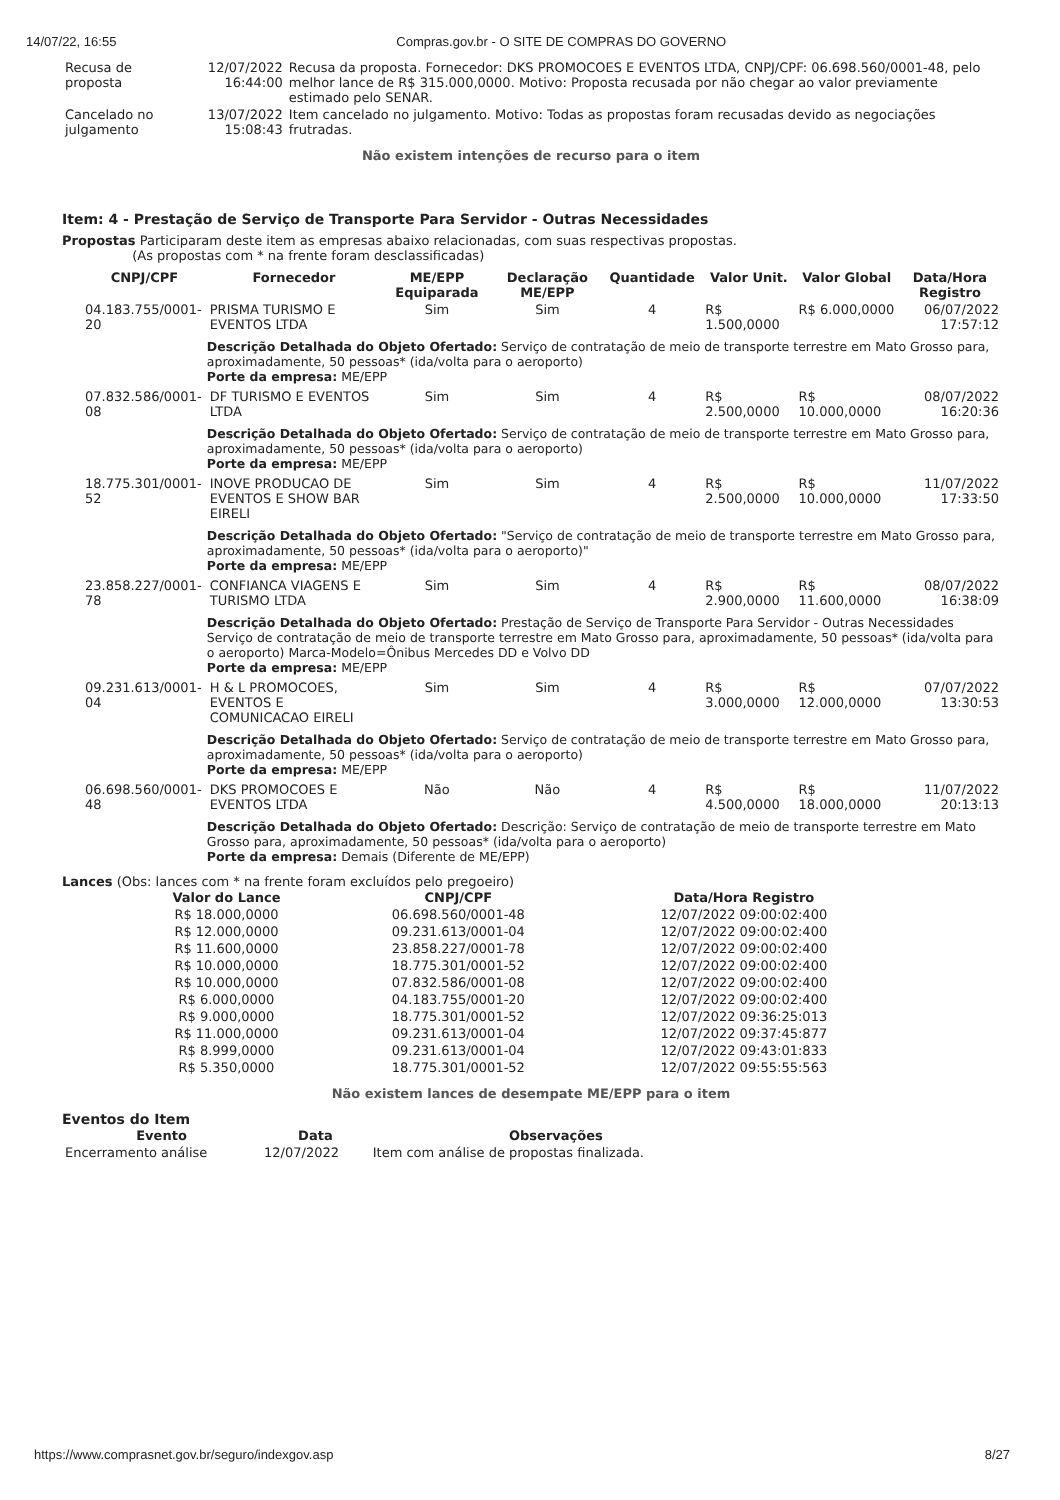14/07/22, 16:55 Compras.gov.br - O SITE DE COMPRAS DO GOVERNO
| Recusa de proposta | 12/07/2022 16:44:00 | Recusa da proposta. Fornecedor: DKS PROMOCOES E EVENTOS LTDA, CNPJ/CPF: 06.698.560/0001-48, pelo melhor lance de R$ 315.000,0000. Motivo: Proposta recusada por não chegar ao valor previamente estimado pelo SENAR. |
| Cancelado no julgamento | 13/07/2022 15:08:43 | Item cancelado no julgamento. Motivo: Todas as propostas foram recusadas devido as negociações frutradas. |
Não existem intenções de recurso para o item
Item: 4 - Prestação de Serviço de Transporte Para Servidor - Outras Necessidades
Propostas Participaram deste item as empresas abaixo relacionadas, com suas respectivas propostas.
(As propostas com * na frente foram desclassificadas)
| CNPJ/CPF | Fornecedor | ME/EPP Equiparada | Declaração ME/EPP | Quantidade | Valor Unit. | Valor Global | Data/Hora Registro |
| --- | --- | --- | --- | --- | --- | --- | --- |
| 04.183.755/0001-20 | PRISMA TURISMO E EVENTOS LTDA | Sim | Sim | 4 | R$ 1.500,0000 | R$ 6.000,0000 | 06/07/2022 17:57:12 |
| | Descrição Detalhada do Objeto Ofertado: Serviço de contratação de meio de transporte terrestre em Mato Grosso para, aproximadamente, 50 pessoas* (ida/volta para o aeroporto) Porte da empresa: ME/EPP | | | | | | |
| 07.832.586/0001-08 | DF TURISMO E EVENTOS LTDA | Sim | Sim | 4 | R$ 2.500,0000 | R$ 10.000,0000 | 08/07/2022 16:20:36 |
| | Descrição Detalhada do Objeto Ofertado: Serviço de contratação de meio de transporte terrestre em Mato Grosso para, aproximadamente, 50 pessoas* (ida/volta para o aeroporto) Porte da empresa: ME/EPP | | | | | | |
| 18.775.301/0001-52 | INOVE PRODUCAO DE EVENTOS E SHOW BAR EIRELI | Sim | Sim | 4 | R$ 2.500,0000 | R$ 10.000,0000 | 11/07/2022 17:33:50 |
| | Descrição Detalhada do Objeto Ofertado: "Serviço de contratação de meio de transporte terrestre em Mato Grosso para, aproximadamente, 50 pessoas* (ida/volta para o aeroporto)" Porte da empresa: ME/EPP | | | | | | |
| 23.858.227/0001-78 | CONFIANCA VIAGENS E TURISMO LTDA | Sim | Sim | 4 | R$ 2.900,0000 | R$ 11.600,0000 | 08/07/2022 16:38:09 |
| | Descrição Detalhada do Objeto Ofertado: Prestação de Serviço de Transporte Para Servidor - Outras Necessidades Serviço de contratação de meio de transporte terrestre em Mato Grosso para, aproximadamente, 50 pessoas* (ida/volta para o aeroporto) Marca-Modelo=Ônibus Mercedes DD e Volvo DD Porte da empresa: ME/EPP | | | | | | |
| 09.231.613/0001-04 | H & L PROMOCOES, EVENTOS E COMUNICACAO EIRELI | Sim | Sim | 4 | R$ 3.000,0000 | R$ 12.000,0000 | 07/07/2022 13:30:53 |
| | Descrição Detalhada do Objeto Ofertado: Serviço de contratação de meio de transporte terrestre em Mato Grosso para, aproximadamente, 50 pessoas* (ida/volta para o aeroporto) Porte da empresa: ME/EPP | | | | | | |
| 06.698.560/0001-48 | DKS PROMOCOES E EVENTOS LTDA | Não | Não | 4 | R$ 4.500,0000 | R$ 18.000,0000 | 11/07/2022 20:13:13 |
| | Descrição Detalhada do Objeto Ofertado: Descrição: Serviço de contratação de meio de transporte terrestre em Mato Grosso para, aproximadamente, 50 pessoas* (ida/volta para o aeroporto) Porte da empresa: Demais (Diferente de ME/EPP) | | | | | | |
Lances (Obs: lances com * na frente foram excluídos pelo pregoeiro)
| Valor do Lance | CNPJ/CPF | Data/Hora Registro |
| --- | --- | --- |
| R$ 18.000,0000 | 06.698.560/0001-48 | 12/07/2022 09:00:02:400 |
| R$ 12.000,0000 | 09.231.613/0001-04 | 12/07/2022 09:00:02:400 |
| R$ 11.600,0000 | 23.858.227/0001-78 | 12/07/2022 09:00:02:400 |
| R$ 10.000,0000 | 18.775.301/0001-52 | 12/07/2022 09:00:02:400 |
| R$ 10.000,0000 | 07.832.586/0001-08 | 12/07/2022 09:00:02:400 |
| R$ 6.000,0000 | 04.183.755/0001-20 | 12/07/2022 09:00:02:400 |
| R$ 9.000,0000 | 18.775.301/0001-52 | 12/07/2022 09:36:25:013 |
| R$ 11.000,0000 | 09.231.613/0001-04 | 12/07/2022 09:37:45:877 |
| R$ 8.999,0000 | 09.231.613/0001-04 | 12/07/2022 09:43:01:833 |
| R$ 5.350,0000 | 18.775.301/0001-52 | 12/07/2022 09:55:55:563 |
Não existem lances de desempate ME/EPP para o item
Eventos do Item
| Evento | Data | Observações |
| --- | --- | --- |
| Encerramento análise | 12/07/2022 | Item com análise de propostas finalizada. |
https://www.comprasnet.gov.br/seguro/indexgov.asp 8/27